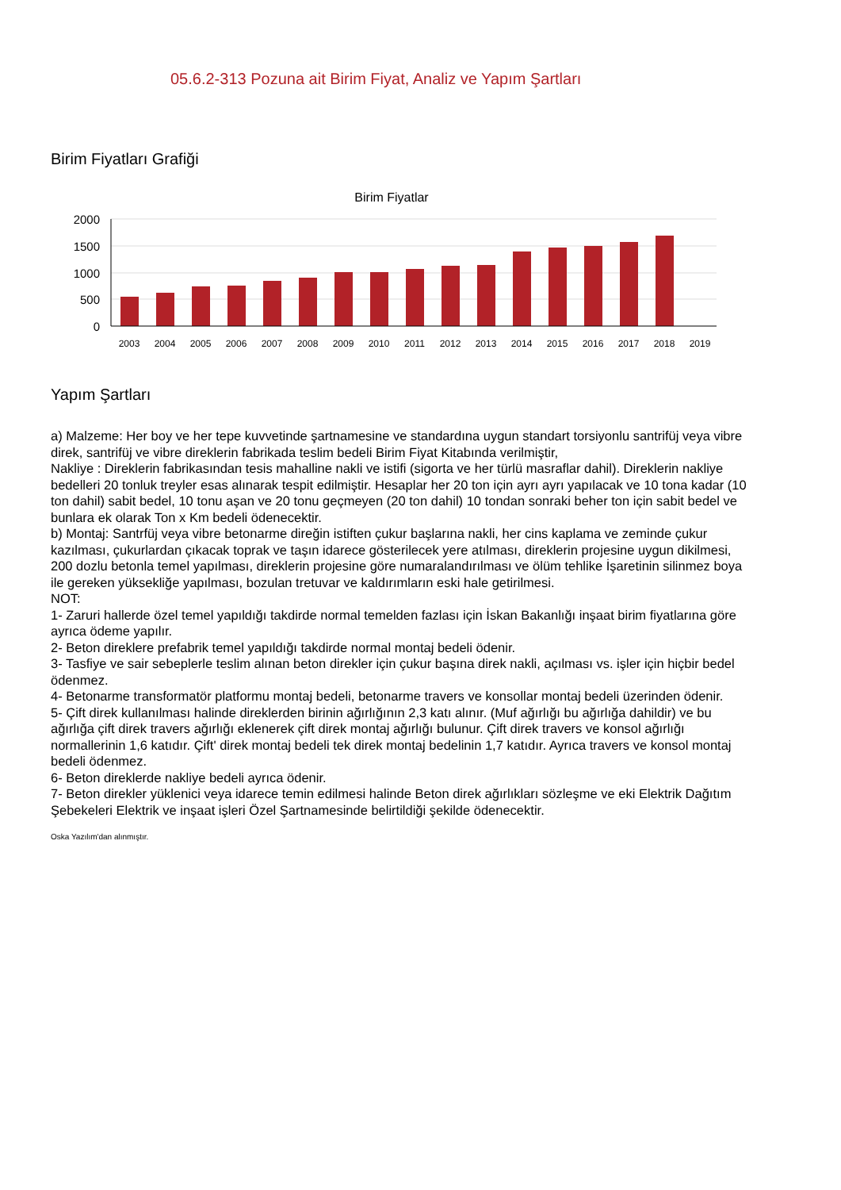05.6.2-313 Pozuna ait Birim Fiyat, Analiz ve Yapım Şartları
Birim Fiyatları Grafiği
Birim Fiyatlar
2000
1500
1000
500
0
2003
2004
2005
2006
2007
2008
2009
2010
2011
2012
2013
2014
2015
2016
2017
2018
2019
Yapım Şartları
a) Malzeme: Her boy ve her tepe kuvvetinde şartnamesine ve standardına uygun standart torsiyonlu santrifüj veya vibre direk, santrifüj ve vibre direklerin fabrikada teslim bedeli Birim Fiyat Kitabında verilmiştir,
Nakliye : Direklerin fabrikasından tesis mahalline nakli ve istifi (sigorta ve her türlü masraflar dahil). Direklerin nakliye bedelleri 20 tonluk treyler esas alınarak tespit edilmiştir. Hesaplar her 20 ton için ayrı ayrı yapılacak ve 10 tona kadar (10 ton dahil) sabit bedel, 10 tonu aşan ve 20 tonu geçmeyen (20 ton dahil) 10 tondan sonraki beher ton için sabit bedel ve bunlara ek olarak Ton x Km bedeli ödenecektir.
b) Montaj: Santrfüj veya vibre betonarme direğin istiften çukur başlarına nakli, her cins kaplama ve zeminde çukur kazılması, çukurlardan çıkacak toprak ve taşın idarece gösterilecek yere atılması, direklerin projesine uygun dikilmesi, 200 dozlu betonla temel yapılması, direklerin projesine göre numaralandırılması ve ölüm tehlike İşaretinin silinmez boya ile gereken yüksekliğe yapılması, bozulan tretuvar ve kaldırımların eski hale getirilmesi.
NOT:
1- Zaruri hallerde özel temel yapıldığı takdirde normal temelden fazlası için İskan Bakanlığı inşaat birim fiyatlarına göre ayrıca ödeme yapılır.
2- Beton direklere prefabrik temel yapıldığı takdirde normal montaj bedeli ödenir.
3- Tasfiye ve sair sebeplerle teslim alınan beton direkler için çukur başına direk nakli, açılması vs. işler için hiçbir bedel ödenmez.
4- Betonarme transformatör platformu montaj bedeli, betonarme travers ve konsollar montaj bedeli üzerinden ödenir.
5- Çift direk kullanılması halinde direklerden birinin ağırlığının 2,3 katı alınır. (Muf ağırlığı bu ağırlığa dahildir) ve bu ağırlığa çift direk travers ağırlığı eklenerek çift direk montaj ağırlığı bulunur. Çift direk travers ve konsol ağırlığı normallerinin 1,6 katıdır. Çift' direk montaj bedeli tek direk montaj bedelinin 1,7 katıdır. Ayrıca travers ve konsol montaj bedeli ödenmez.
6- Beton direklerde nakliye bedeli ayrıca ödenir.
7- Beton direkler yüklenici veya idarece temin edilmesi halinde Beton direk ağırlıkları sözleşme ve eki Elektrik Dağıtım Şebekeleri Elektrik ve inşaat işleri Özel Şartnamesinde belirtildiği şekilde ödenecektir.
Oska Yazılım'dan alınmıştır.